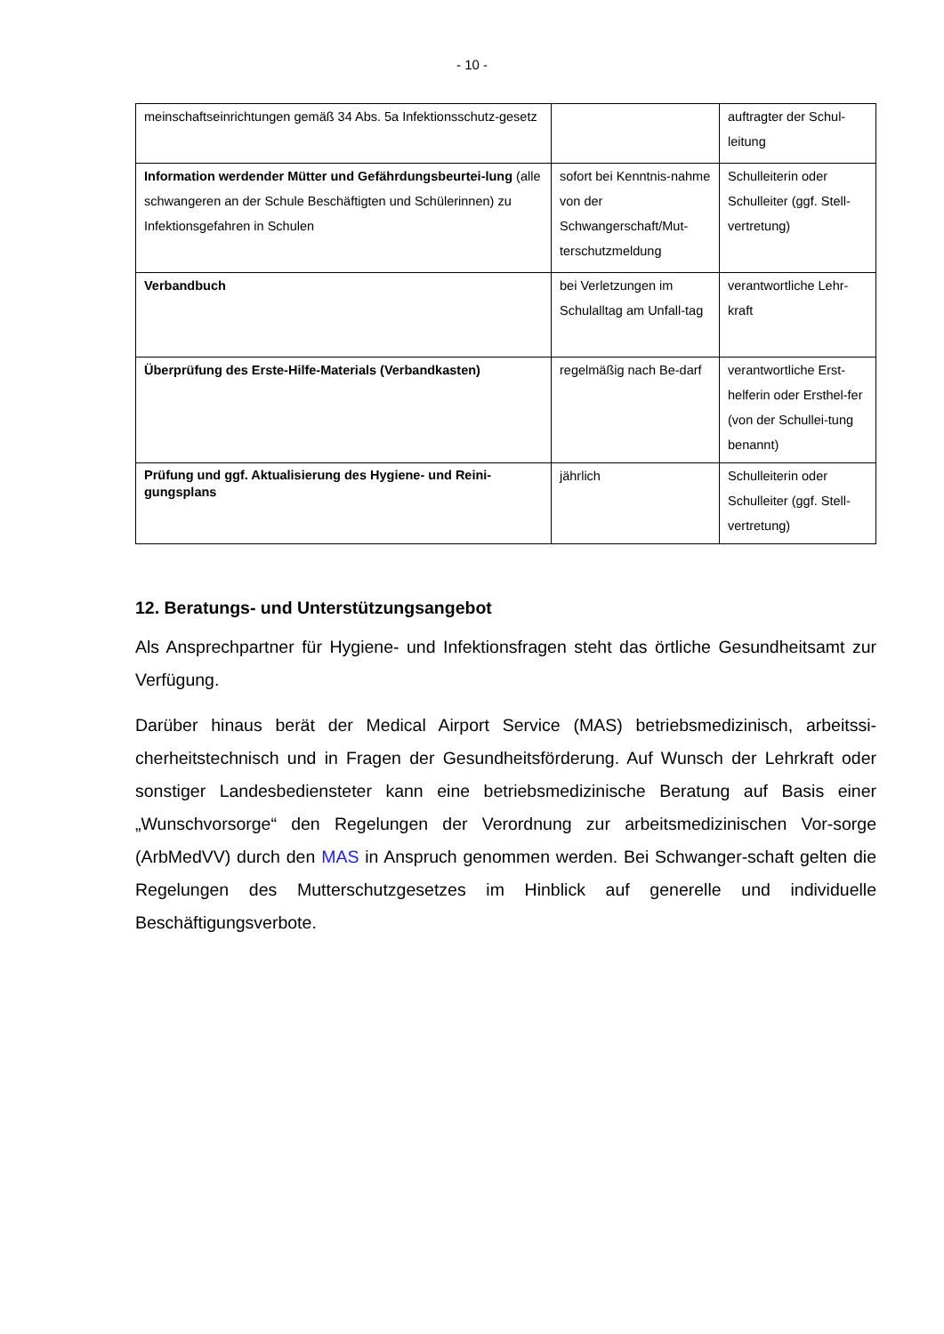- 10 -
| meinschaftseinrichtungen gemäß 34 Abs. 5a Infektionsschutz-gesetz | | auftragter der Schul-leitung |
| Information werdender Mütter und Gefährdungsbeurtei-lung (alle schwangeren an der Schule Beschäftigten und Schülerinnen) zu Infektionsgefahren in Schulen | sofort bei Kenntnis-nahme von der Schwangerschaft/Mut-terschutzmeldung | Schulleiterin oder Schulleiter (ggf. Stell-vertretung) |
| Verbandbuch | bei Verletzungen im Schulalltag am Unfall-tag | verantwortliche Lehr-kraft |
| Überprüfung des Erste-Hilfe-Materials (Verbandkasten) | regelmäßig nach Be-darf | verantwortliche Erst-helferin oder Ersthel-fer (von der Schullei-tung benannt) |
| Prüfung und ggf. Aktualisierung des Hygiene- und Reini-gungsplans | jährlich | Schulleiterin oder Schulleiter (ggf. Stell-vertretung) |
12. Beratungs- und Unterstützungsangebot
Als Ansprechpartner für Hygiene- und Infektionsfragen steht das örtliche Gesundheitsamt zur Verfügung.
Darüber hinaus berät der Medical Airport Service (MAS) betriebsmedizinisch, arbeitssi-cherheitstechnisch und in Fragen der Gesundheitsförderung. Auf Wunsch der Lehrkraft oder sonstiger Landesbediensteter kann eine betriebsmedizinische Beratung auf Basis einer „Wunschvorsorge“ den Regelungen der Verordnung zur arbeitsmedizinischen Vor-sorge (ArbMedVV) durch den MAS in Anspruch genommen werden. Bei Schwanger-schaft gelten die Regelungen des Mutterschutzgesetzes im Hinblick auf generelle und individuelle Beschäftigungsverbote.